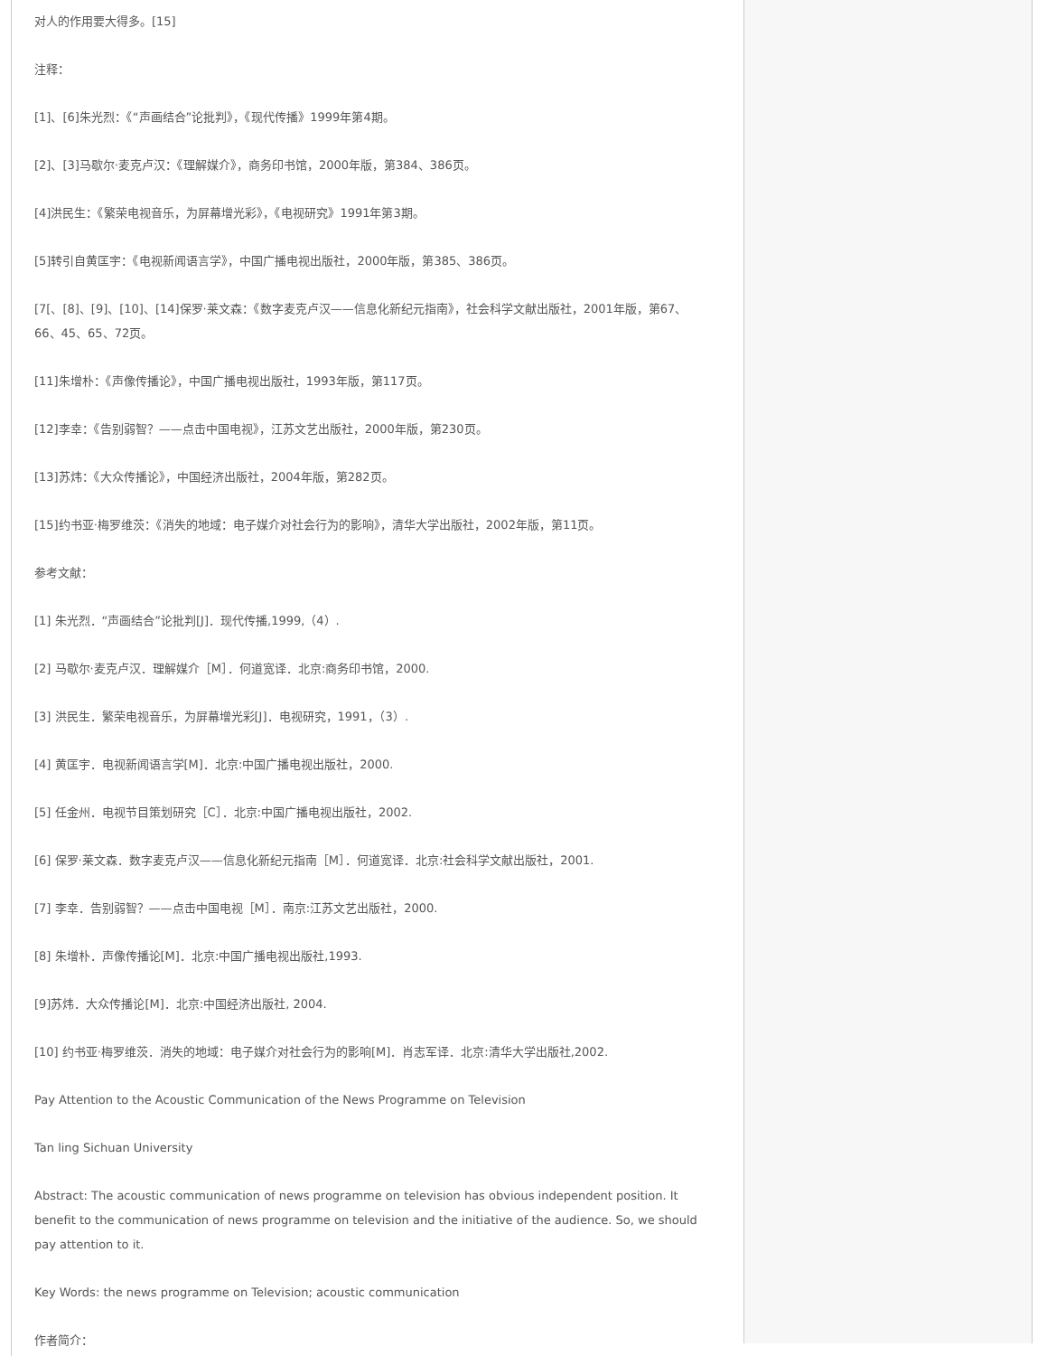对人的作用要大得多。[15]
注释：
[1]、[6]朱光烈：《“声画结合”论批判》，《现代传播》1999年第4期。
[2]、[3]马歇尔·麦克卢汉：《理解媒介》，商务印书馆，2000年版，第384、386页。
[4]洪民生：《繁荣电视音乐，为屏幕增光彩》，《电视研究》1991年第3期。
[5]转引自黄匡宇：《电视新闻语言学》，中国广播电视出版社，2000年版，第385、386页。
[7[、[8]、[9]、[10]、[14]保罗·莱文森：《数字麦克卢汉——信息化新纪元指南》，社会科学文献出版社，2001年版，第67、66、45、65、72页。
[11]朱增朴：《声像传播论》，中国广播电视出版社，1993年版，第117页。
[12]李幸：《告别弱智？——点击中国电视》，江苏文艺出版社，2000年版，第230页。
[13]苏炜：《大众传播论》，中国经济出版社，2004年版，第282页。
[15]约书亚·梅罗维茨：《消失的地域：电子媒介对社会行为的影响》，清华大学出版社，2002年版，第11页。
参考文献：
[1] 朱光烈．“声画结合”论批判[J]．现代传播,1999,（4）.
[2] 马歇尔·麦克卢汉．理解媒介［M］．何道宽译．北京:商务印书馆，2000.
[3] 洪民生．繁荣电视音乐，为屏幕增光彩[J]．电视研究，1991，（3）.
[4] 黄匡宇．电视新闻语言学[M]．北京:中国广播电视出版社，2000.
[5] 任金州．电视节目策划研究［C］．北京:中国广播电视出版社，2002.
[6] 保罗·莱文森．数字麦克卢汉——信息化新纪元指南［M］．何道宽译．北京:社会科学文献出版社，2001.
[7] 李幸．告别弱智？——点击中国电视［M］．南京:江苏文艺出版社，2000.
[8] 朱增朴．声像传播论[M]．北京:中国广播电视出版社,1993.
[9]苏炜．大众传播论[M]．北京:中国经济出版社, 2004.
[10] 约书亚·梅罗维茨．消失的地域：电子媒介对社会行为的影响[M]．肖志军译．北京:清华大学出版社,2002.
Pay Attention to the Acoustic Communication of the News Programme on Television
Tan ling Sichuan University
Abstract: The acoustic communication of news programme on television has obvious independent position. It benefit to the communication of news programme on television and the initiative of the audience. So, we should pay attention to it.
Key Words: the news programme on Television; acoustic communication
作者简介：